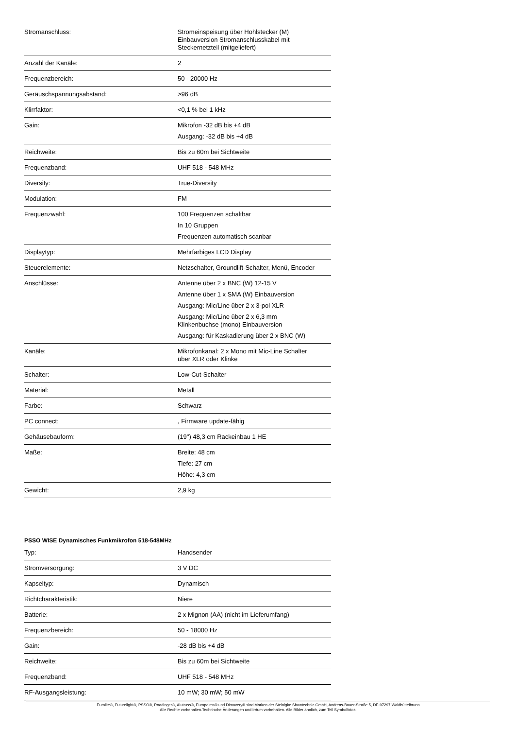| Stromanschluss: | Stromeinspeisung über Hohlstecker (M) Einbauversion Stromanschlusskabel mit Steckernetzteil (mitgeliefert) |
| Anzahl der Kanäle: | 2 |
| Frequenzbereich: | 50 - 20000 Hz |
| Geräuschspannungsabstand: | >96 dB |
| Klirrfaktor: | <0,1 % bei 1 kHz |
| Gain: | Mikrofon -32 dB bis +4 dB Ausgang: -32 dB bis +4 dB |
| Reichweite: | Bis zu 60m bei Sichtweite |
| Frequenzband: | UHF 518 - 548 MHz |
| Diversity: | True-Diversity |
| Modulation: | FM |
| Frequenzwahl: | 100 Frequenzen schaltbar In 10 Gruppen Frequenzen automatisch scanbar |
| Displaytyp: | Mehrfarbiges LCD Display |
| Steuerelemente: | Netzschalter, Groundlift-Schalter, Menü, Encoder |
| Anschlüsse: | Antenne über 2 x BNC (W) 12-15 V Antenne über 1 x SMA (W) Einbauversion Ausgang: Mic/Line über 2 x 3-pol XLR Ausgang: Mic/Line über 2 x 6,3 mm Klinkenbuchse (mono) Einbauversion Ausgang: für Kaskadierung über 2 x BNC (W) |
| Kanäle: | Mikrofonkanal: 2 x Mono mit Mic-Line Schalter über XLR oder Klinke |
| Schalter: | Low-Cut-Schalter |
| Material: | Metall |
| Farbe: | Schwarz |
| PC connect: | , Firmware update-fähig |
| Gehäusebauform: | (19") 48,3 cm Rackeinbau 1 HE |
| Maße: | Breite: 48 cm Tiefe: 27 cm Höhe: 4,3 cm |
| Gewicht: | 2,9 kg |
PSSO WISE Dynamisches Funkmikrofon 518-548MHz
| Typ: | Handsender |
| Stromversorgung: | 3 V DC |
| Kapseltyp: | Dynamisch |
| Richtcharakteristik: | Niere |
| Batterie: | 2 x Mignon (AA) (nicht im Lieferumfang) |
| Frequenzbereich: | 50 - 18000 Hz |
| Gain: | -28 dB bis +4 dB |
| Reichweite: | Bis zu 60m bei Sichtweite |
| Frequenzband: | UHF 518 - 548 MHz |
| RF-Ausgangsleistung: | 10 mW; 30 mW; 50 mW |
Eurolite®, Futurelight®, PSSO®, Roadinger®, Alutruss®, Europalms® und Dimavery® sind Marken der Steinigke Showtechnic GmbH, Andreas-Bauer-Straße 5, DE-97297 Waldbüttelbrunn
Alle Rechte vorbehalten.Technische Änderungen und Irrtum vorbehalten. Alle Bilder ähnlich, zum Teil Symbolfotos.